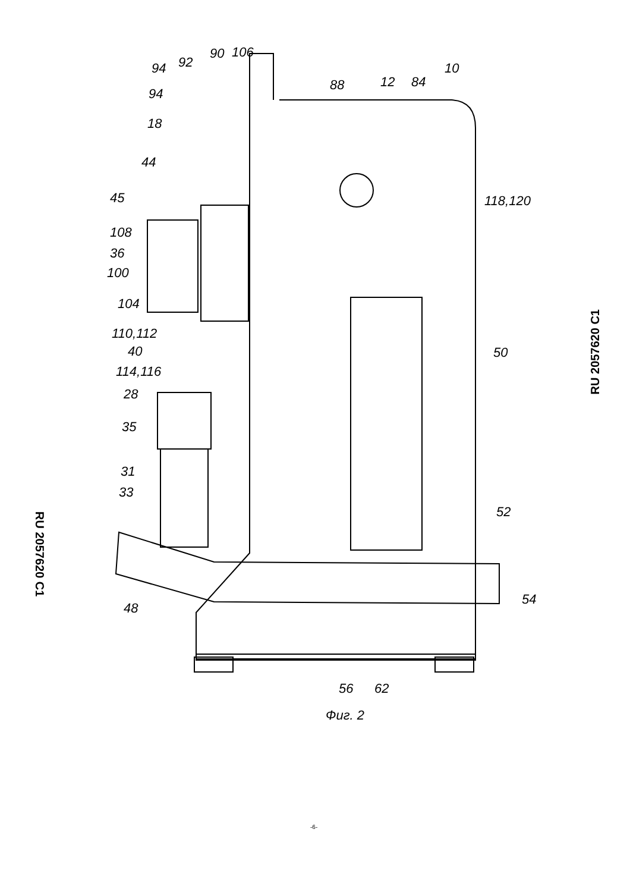94
92
90
106
94
88
12
84
10
18
44
45
118,120
108
36
100
104
110,112
40
114,116
50
28
35
31
33
52
48
54
56
62
RU 2057620 C1
RU 2057620 C1
Фиг. 2
-6-